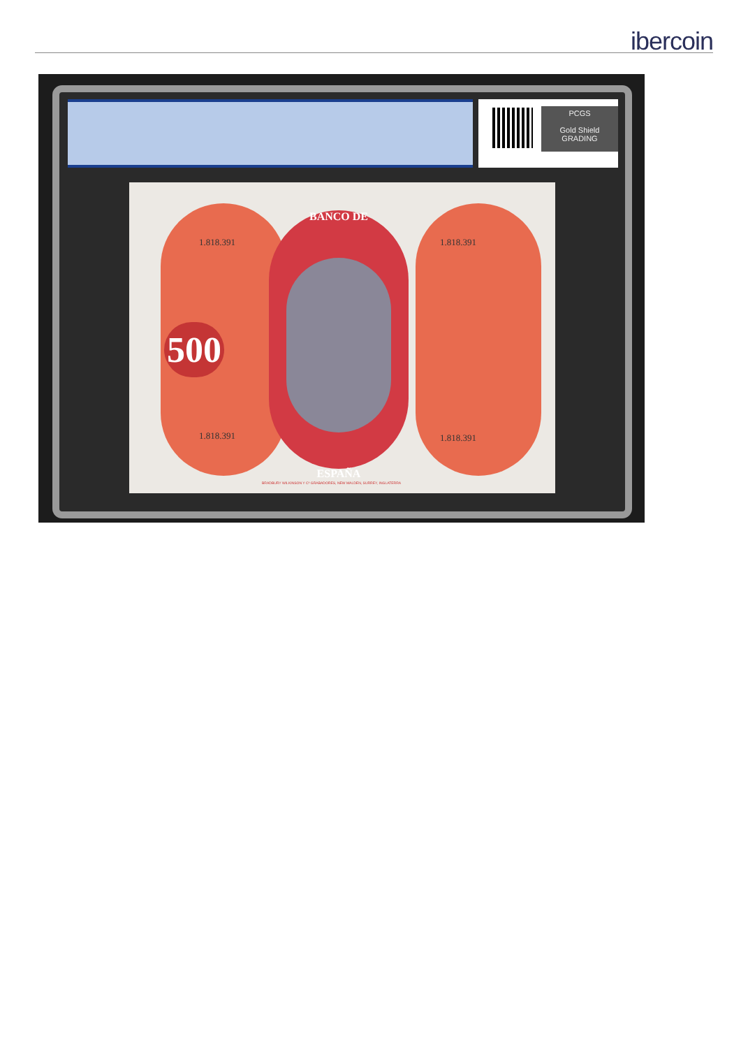ibercoin
PCGS
Gold Shield
GRADING
BANCO DE
ESPAÑA
1.818.391 1.818.391
500
1.818.391 1.818.391
BRADBURY WILKINSON Y Cª GRABADORES, NEW MALDEN, SURREY, INGLATERRA